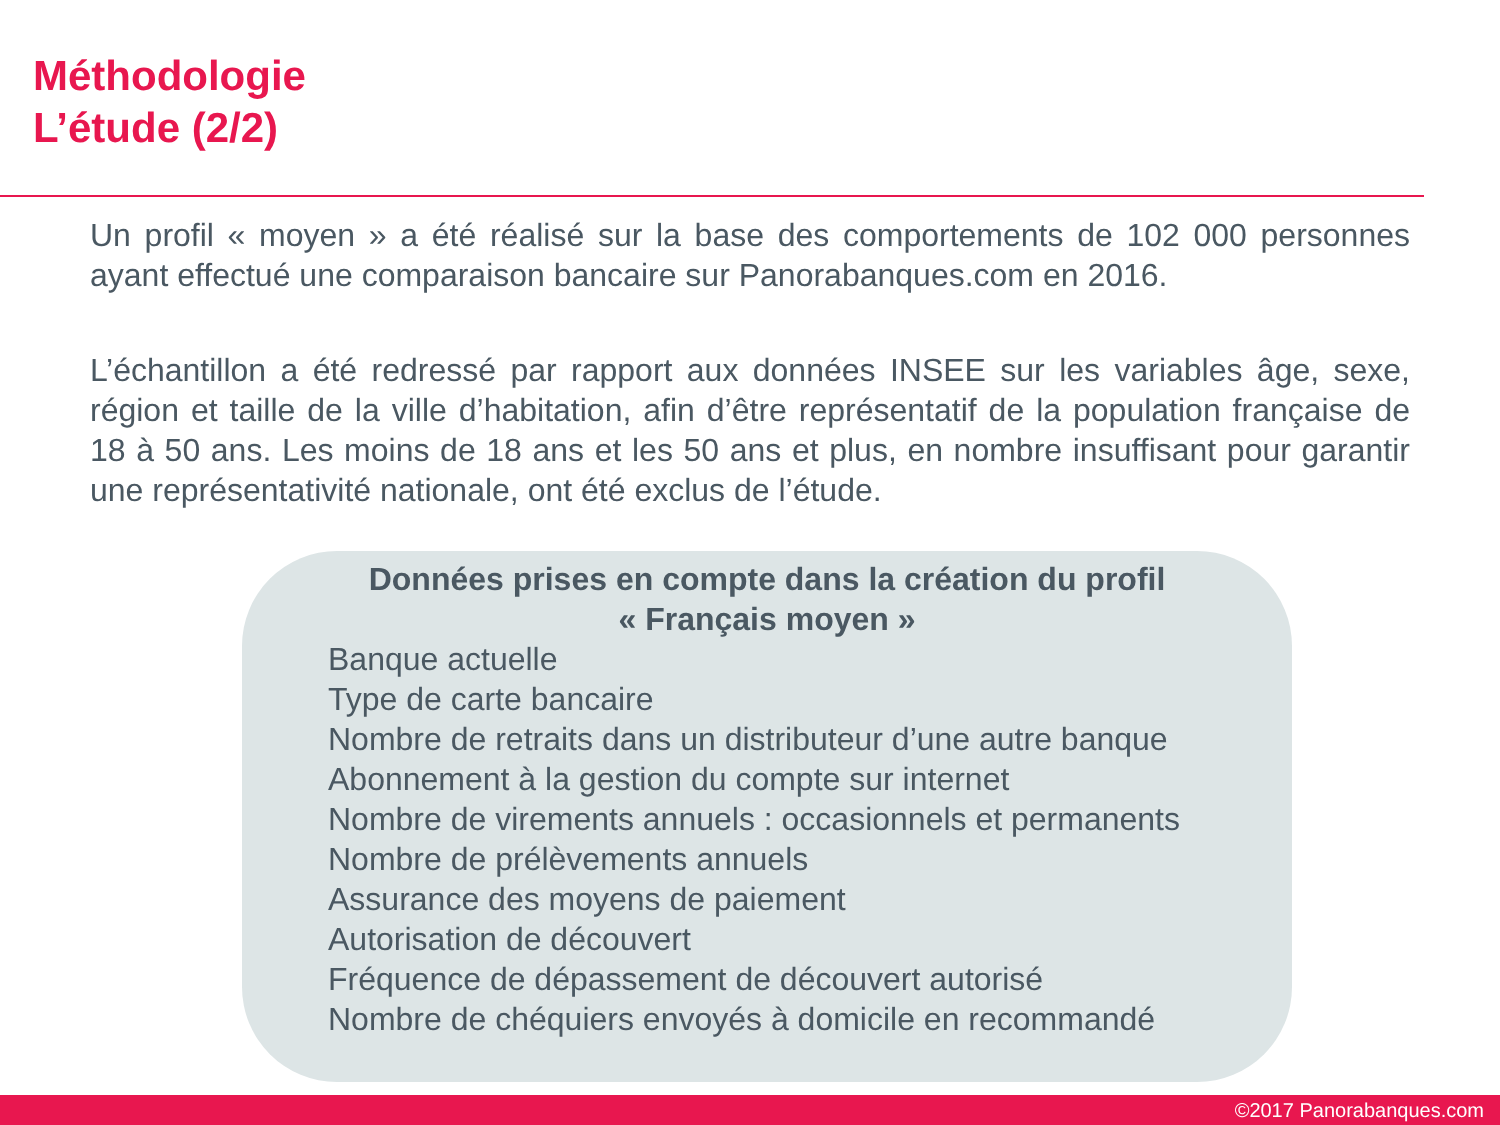Méthodologie
L’étude (2/2)
Un profil « moyen » a été réalisé sur la base des comportements de 102 000 personnes ayant effectué une comparaison bancaire sur Panorabanques.com en 2016.
L’échantillon a été redressé par rapport aux données INSEE sur les variables âge, sexe, région et taille de la ville d’habitation, afin d’être représentatif de la population française de 18 à 50 ans. Les moins de 18 ans et les 50 ans et plus, en nombre insuffisant pour garantir une représentativité nationale, ont été exclus de l’étude.
Données prises en compte dans la création du profil
« Français moyen »
Banque actuelle
Type de carte bancaire
Nombre de retraits dans un distributeur d’une autre banque
Abonnement à la gestion du compte sur internet
Nombre de virements annuels : occasionnels et permanents
Nombre de prélèvements annuels
Assurance des moyens de paiement
Autorisation de découvert
Fréquence de dépassement de découvert autorisé
Nombre de chéquiers envoyés à domicile en recommandé
©2017 Panorabanques.com